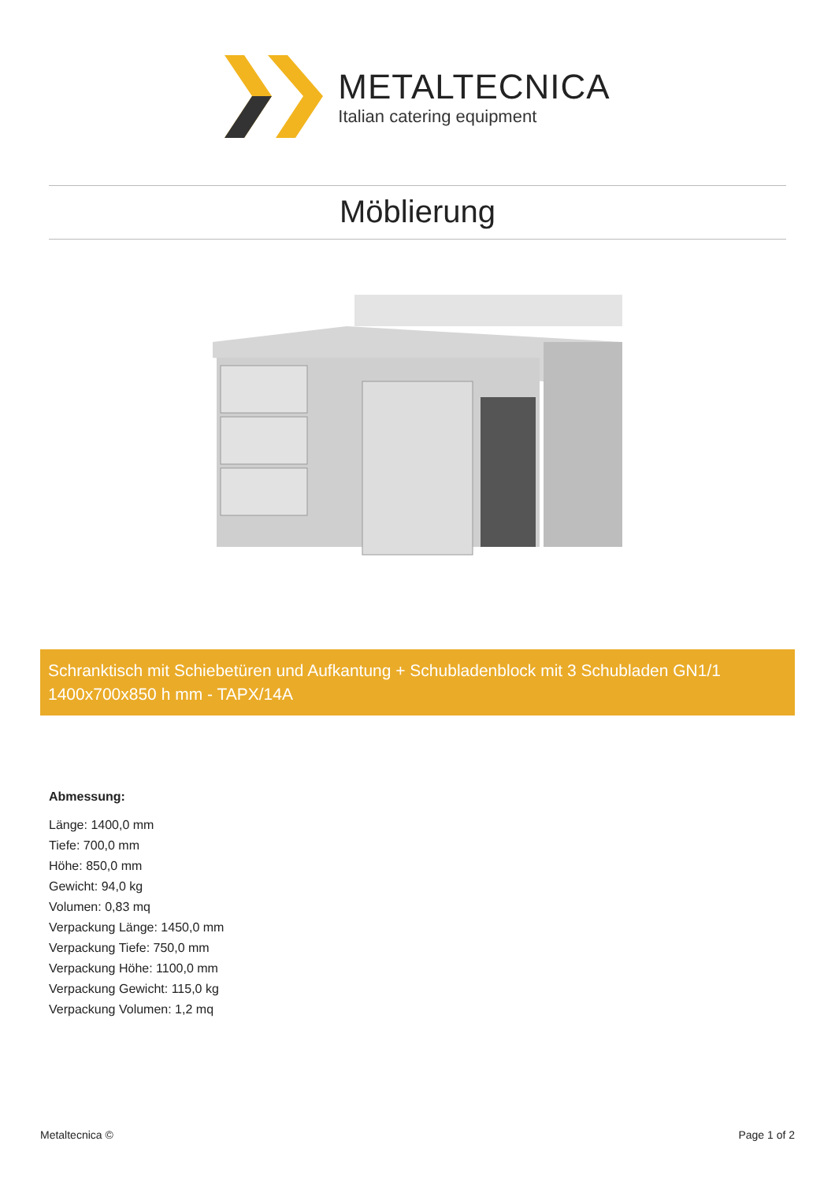METALTECNICA
Italian catering equipment
Möblierung
Schranktisch mit Schiebetüren und Aufkantung + Schubladenblock mit 3 Schubladen GN1/1 1400x700x850 h mm - TAPX/14A
Abmessung:
Länge: 1400,0 mm
Tiefe: 700,0 mm
Höhe: 850,0 mm
Gewicht: 94,0 kg
Volumen: 0,83 mq
Verpackung Länge: 1450,0 mm
Verpackung Tiefe: 750,0 mm
Verpackung Höhe: 1100,0 mm
Verpackung Gewicht: 115,0 kg
Verpackung Volumen: 1,2 mq
Metaltecnica © Page 1 of 2